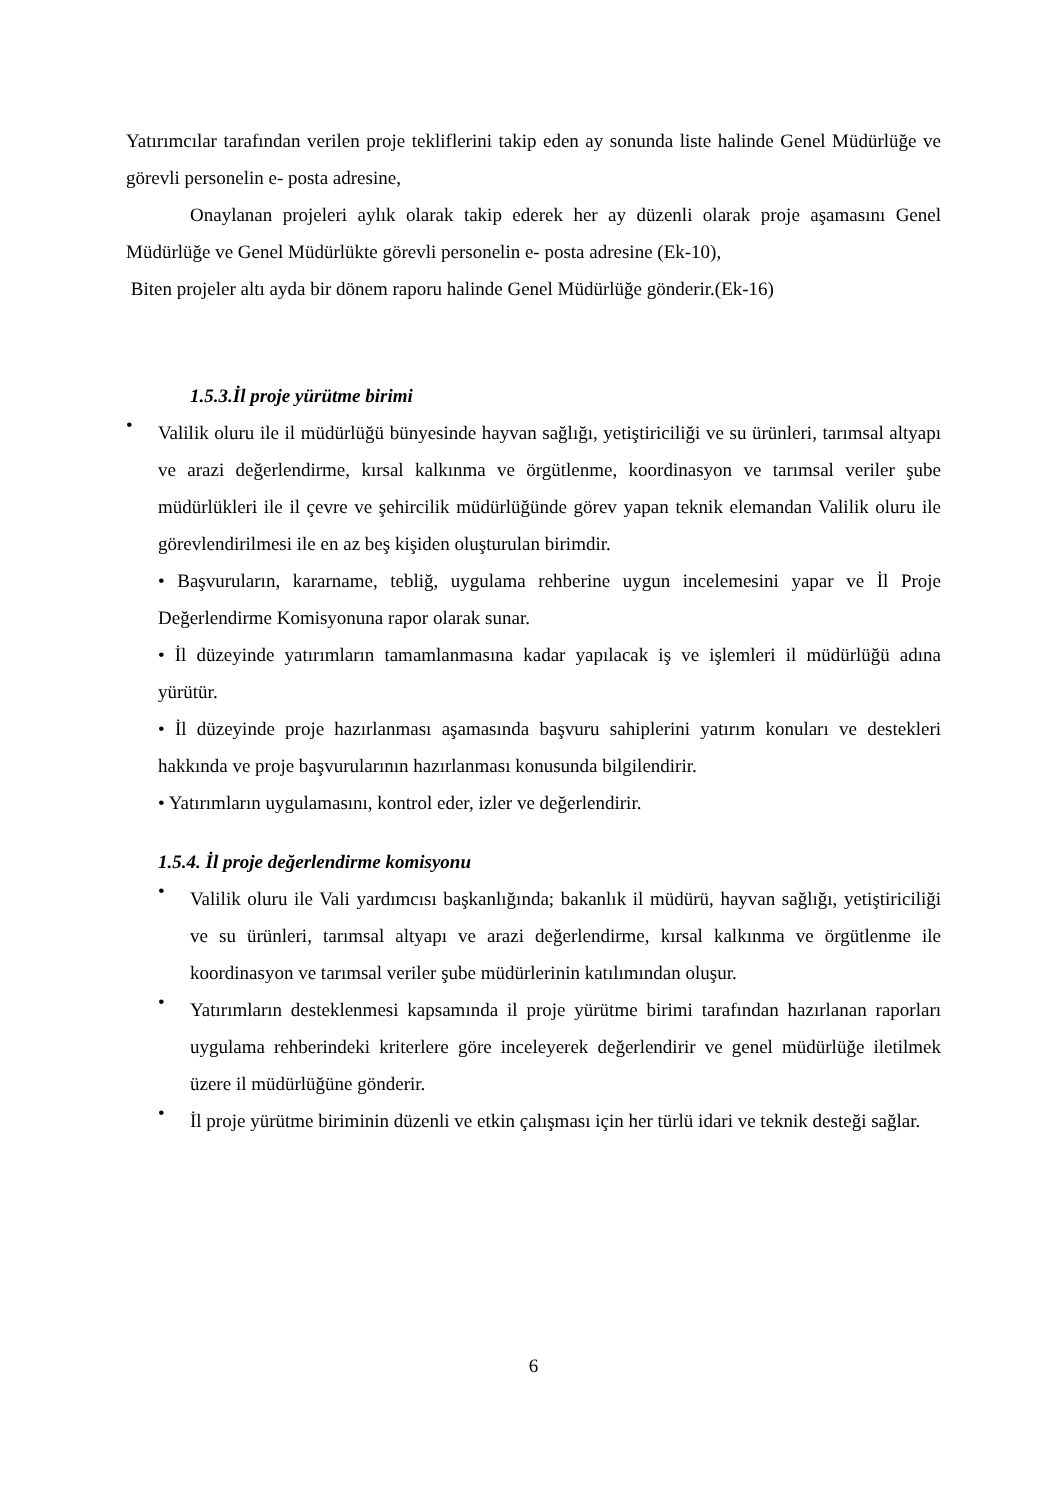Yatırımcılar tarafından verilen proje tekliflerini takip eden ay sonunda liste halinde Genel Müdürlüğe ve görevli personelin e- posta adresine,
Onaylanan projeleri aylık olarak takip ederek her ay düzenli olarak proje aşamasını Genel Müdürlüğe ve Genel Müdürlükte görevli personelin e- posta adresine (Ek-10),
Biten projeler altı ayda bir dönem raporu halinde Genel Müdürlüğe gönderir.(Ek-16)
1.5.3.İl proje yürütme birimi
• Valilik oluru ile il müdürlüğü bünyesinde hayvan sağlığı, yetiştiriciliği ve su ürünleri, tarımsal altyapı ve arazi değerlendirme, kırsal kalkınma ve örgütlenme, koordinasyon ve tarımsal veriler şube müdürlükleri ile il çevre ve şehircilik müdürlüğünde görev yapan teknik elemandan Valilik oluru ile görevlendirilmesi ile en az beş kişiden oluşturulan birimdir.
• Başvuruların, kararname, tebliğ, uygulama rehberine uygun incelemesini yapar ve İl Proje Değerlendirme Komisyonuna rapor olarak sunar.
• İl düzeyinde yatırımların tamamlanmasına kadar yapılacak iş ve işlemleri il müdürlüğü adına yürütür.
• İl düzeyinde proje hazırlanması aşamasında başvuru sahiplerini yatırım konuları ve destekleri hakkında ve proje başvurularının hazırlanması konusunda bilgilendirir.
• Yatırımların uygulamasını, kontrol eder, izler ve değerlendirir.
1.5.4. İl proje değerlendirme komisyonu
• Valilik oluru ile Vali yardımcısı başkanlığında; bakanlık il müdürü, hayvan sağlığı, yetiştiriciliği ve su ürünleri, tarımsal altyapı ve arazi değerlendirme, kırsal kalkınma ve örgütlenme ile koordinasyon ve tarımsal veriler şube müdürlerinin katılımından oluşur.
• Yatırımların desteklenmesi kapsamında il proje yürütme birimi tarafından hazırlanan raporları uygulama rehberindeki kriterlere göre inceleyerek değerlendirir ve genel müdürlüğe iletilmek üzere il müdürlüğüne gönderir.
• İl proje yürütme biriminin düzenli ve etkin çalışması için her türlü idari ve teknik desteği sağlar.
6